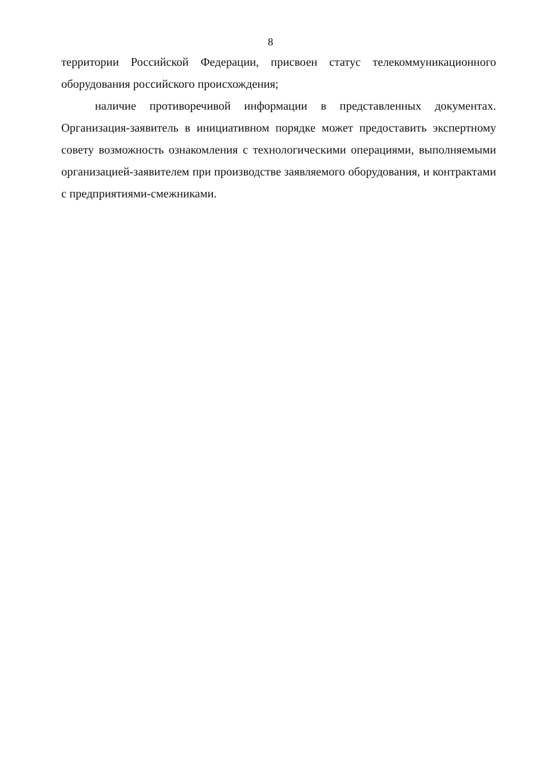8
территории Российской Федерации, присвоен статус телекоммуникационного оборудования российского происхождения;
наличие противоречивой информации в представленных документах. Организация-заявитель в инициативном порядке может предоставить экспертному совету возможность ознакомления с технологическими операциями, выполняемыми организацией-заявителем при производстве заявляемого оборудования, и контрактами с предприятиями-смежниками.